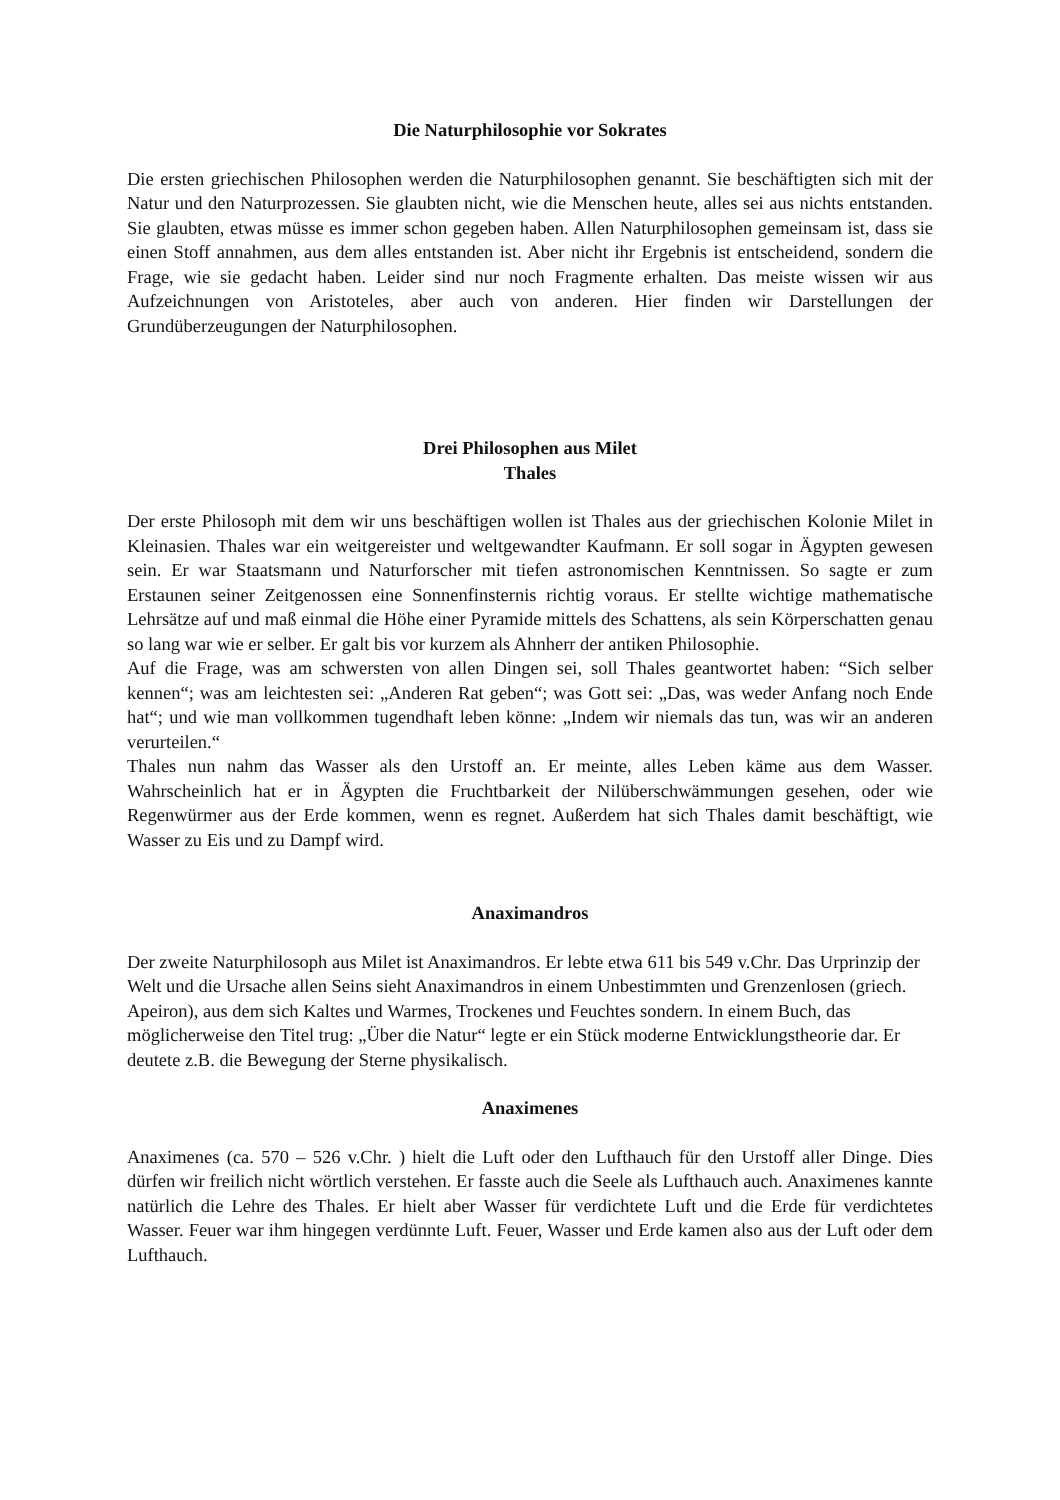Die Naturphilosophie vor Sokrates
Die ersten griechischen Philosophen werden die Naturphilosophen genannt. Sie beschäftigten sich mit der Natur und den Naturprozessen. Sie glaubten nicht, wie die Menschen heute, alles sei aus nichts entstanden. Sie glaubten, etwas müsse es immer schon gegeben haben. Allen Naturphilosophen gemeinsam ist, dass sie einen Stoff annahmen, aus dem alles entstanden ist. Aber nicht ihr Ergebnis ist entscheidend, sondern die Frage, wie sie gedacht haben. Leider sind nur noch Fragmente erhalten. Das meiste wissen wir aus Aufzeichnungen von Aristoteles, aber auch von anderen. Hier finden wir Darstellungen der Grundüberzeugungen der Naturphilosophen.
Drei Philosophen aus Milet
Thales
Der erste Philosoph mit dem wir uns beschäftigen wollen ist Thales aus der griechischen Kolonie Milet in Kleinasien. Thales war ein weitgereister und weltgewandter Kaufmann. Er soll sogar in Ägypten gewesen sein. Er war Staatsmann und Naturforscher mit tiefen astronomischen Kenntnissen. So sagte er zum Erstaunen seiner Zeitgenossen eine Sonnenfinsternis richtig voraus. Er stellte wichtige mathematische Lehrsätze auf und maß einmal die Höhe einer Pyramide mittels des Schattens, als sein Körperschatten genau so lang war wie er selber. Er galt bis vor kurzem als Ahnherr der antiken Philosophie.
Auf die Frage, was am schwersten von allen Dingen sei, soll Thales geantwortet haben: “Sich selber kennen“; was am leichtesten sei: „Anderen Rat geben“; was Gott sei: „Das, was weder Anfang noch Ende hat“; und wie man vollkommen tugendhaft leben könne: „Indem wir niemals das tun, was wir an anderen verurteilen.“
Thales nun nahm das Wasser als den Urstoff an. Er meinte, alles Leben käme aus dem Wasser. Wahrscheinlich hat er in Ägypten die Fruchtbarkeit der Nilüberschwämmungen gesehen, oder wie Regenwürmer aus der Erde kommen, wenn es regnet. Außerdem hat sich Thales damit beschäftigt, wie Wasser zu Eis und zu Dampf wird.
Anaximandros
Der zweite Naturphilosoph aus Milet ist Anaximandros. Er lebte etwa 611 bis 549 v.Chr. Das Urprinzip der Welt und die Ursache allen Seins sieht Anaximandros in einem Unbestimmten und Grenzenlosen (griech. Apeiron), aus dem sich Kaltes und Warmes, Trockenes und Feuchtes sondern. In einem Buch, das möglicherweise den Titel trug: „Über die Natur“ legte er ein Stück moderne Entwicklungstheorie dar. Er deutete z.B. die Bewegung der Sterne physikalisch.
Anaximenes
Anaximenes (ca. 570 – 526 v.Chr. ) hielt die Luft oder den Lufthauch für den Urstoff aller Dinge. Dies dürfen wir freilich nicht wörtlich verstehen. Er fasste auch die Seele als Lufthauch auch. Anaximenes kannte natürlich die Lehre des Thales. Er hielt aber Wasser für verdichtete Luft und die Erde für verdichtetes Wasser. Feuer war ihm hingegen verdünnte Luft. Feuer, Wasser und Erde kamen also aus der Luft oder dem Lufthauch.